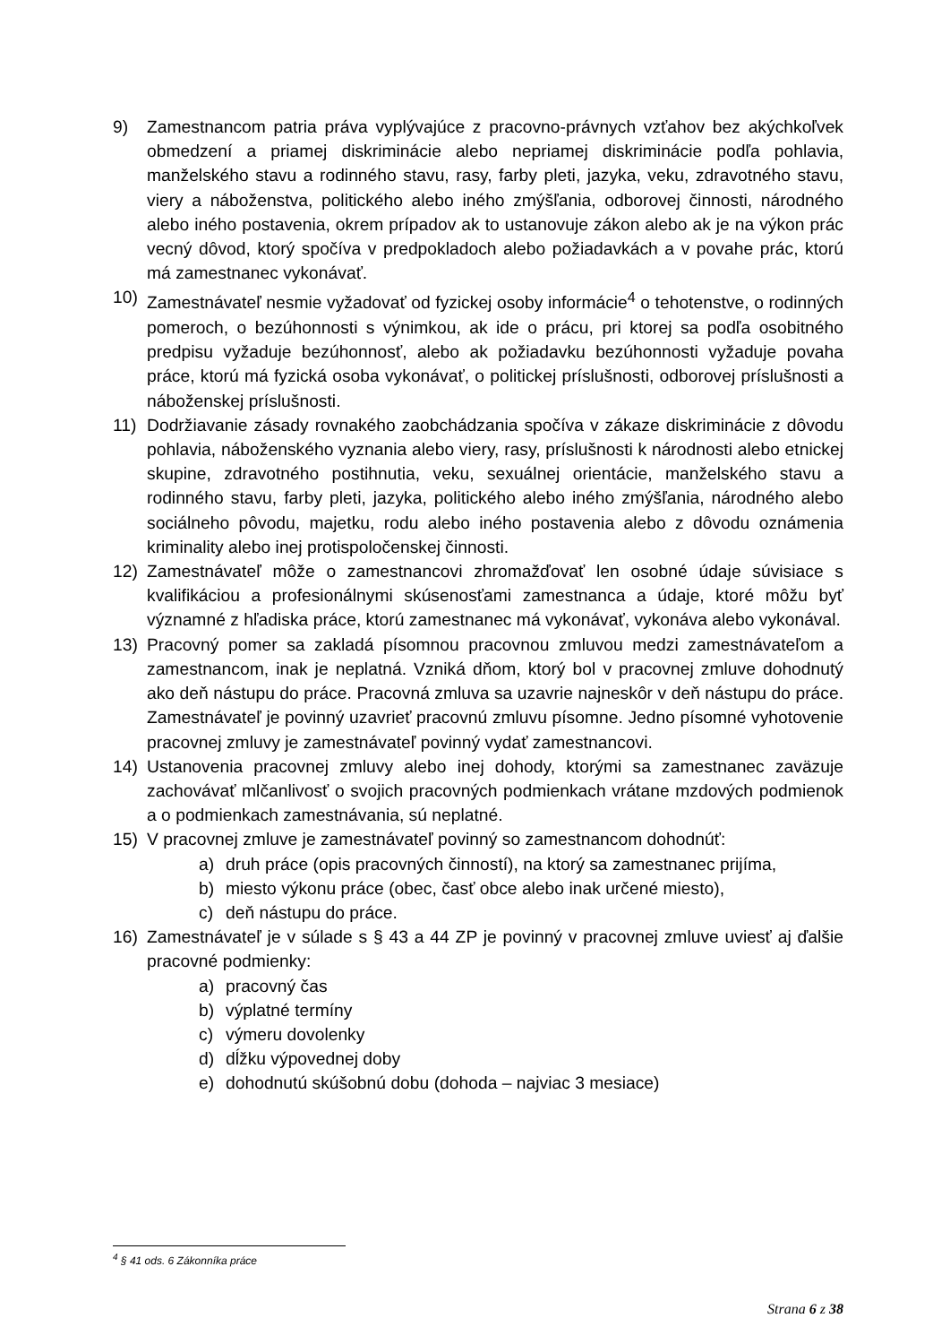9) Zamestnancom patria práva vyplývajúce z pracovno-právnych vzťahov bez akýchkoľvek obmedzení a priamej diskriminácie alebo nepriamej diskriminácie podľa pohlavia, manželského stavu a rodinného stavu, rasy, farby pleti, jazyka, veku, zdravotného stavu, viery a náboženstva, politického alebo iného zmýšľania, odborovej činnosti, národného alebo iného postavenia, okrem prípadov ak to ustanovuje zákon alebo ak je na výkon prác vecný dôvod, ktorý spočíva v predpokladoch alebo požiadavkách a v povahe prác, ktorú má zamestnanec vykonávať.
10) Zamestnávateľ nesmie vyžadovať od fyzickej osoby informácie<sup>4</sup> o tehotenstve, o rodinných pomeroch, o bezúhonnosti s výnimkou, ak ide o prácu, pri ktorej sa podľa osobitného predpisu vyžaduje bezúhonnosť, alebo ak požiadavku bezúhonnosti vyžaduje povaha práce, ktorú má fyzická osoba vykonávať, o politickej príslušnosti, odborovej príslušnosti a náboženskej príslušnosti.
11) Dodržiavanie zásady rovnakého zaobchádzania spočíva v zákaze diskriminácie z dôvodu pohlavia, náboženského vyznania alebo viery, rasy, príslušnosti k národnosti alebo etnickej skupine, zdravotného postihnutia, veku, sexuálnej orientácie, manželského stavu a rodinného stavu, farby pleti, jazyka, politického alebo iného zmýšľania, národného alebo sociálneho pôvodu, majetku, rodu alebo iného postavenia alebo z dôvodu oznámenia kriminality alebo inej protispoločenskej činnosti.
12) Zamestnávateľ môže o zamestnancovi zhromažďovať len osobné údaje súvisiace s kvalifikáciou a profesionálnymi skúsenosťami zamestnanca a údaje, ktoré môžu byť významné z hľadiska práce, ktorú zamestnanec má vykonávať, vykonáva alebo vykonával.
13) Pracovný pomer sa zakladá písomnou pracovnou zmluvou medzi zamestnávateľom a zamestnancom, inak je neplatná. Vzniká dňom, ktorý bol v pracovnej zmluve dohodnutý ako deň nástupu do práce. Pracovná zmluva sa uzavrie najneskôr v deň nástupu do práce. Zamestnávateľ je povinný uzavrieť pracovnú zmluvu písomne. Jedno písomné vyhotovenie pracovnej zmluvy je zamestnávateľ povinný vydať zamestnancovi.
14) Ustanovenia pracovnej zmluvy alebo inej dohody, ktorými sa zamestnanec zaväzuje zachovávať mlčanlivosť o svojich pracovných podmienkach vrátane mzdových podmienok a o podmienkach zamestnávania, sú neplatné.
15) V pracovnej zmluve je zamestnávateľ povinný so zamestnancom dohodnúť:
a) druh práce (opis pracovných činností), na ktorý sa zamestnanec prijíma,
b) miesto výkonu práce (obec, časť obce alebo inak určené miesto),
c) deň nástupu do práce.
16) Zamestnávateľ je v súlade s § 43 a 44 ZP je povinný v pracovnej zmluve uviesť aj ďalšie pracovné podmienky:
a) pracovný čas
b) výplatné termíny
c) výmeru dovolenky
d) dĺžku výpovednej doby
e) dohodnutú skúšobnú dobu (dohoda – najviac 3 mesiace)
<sup>4</sup> § 41 ods. 6 Zákonníka práce
Strana 6 z 38